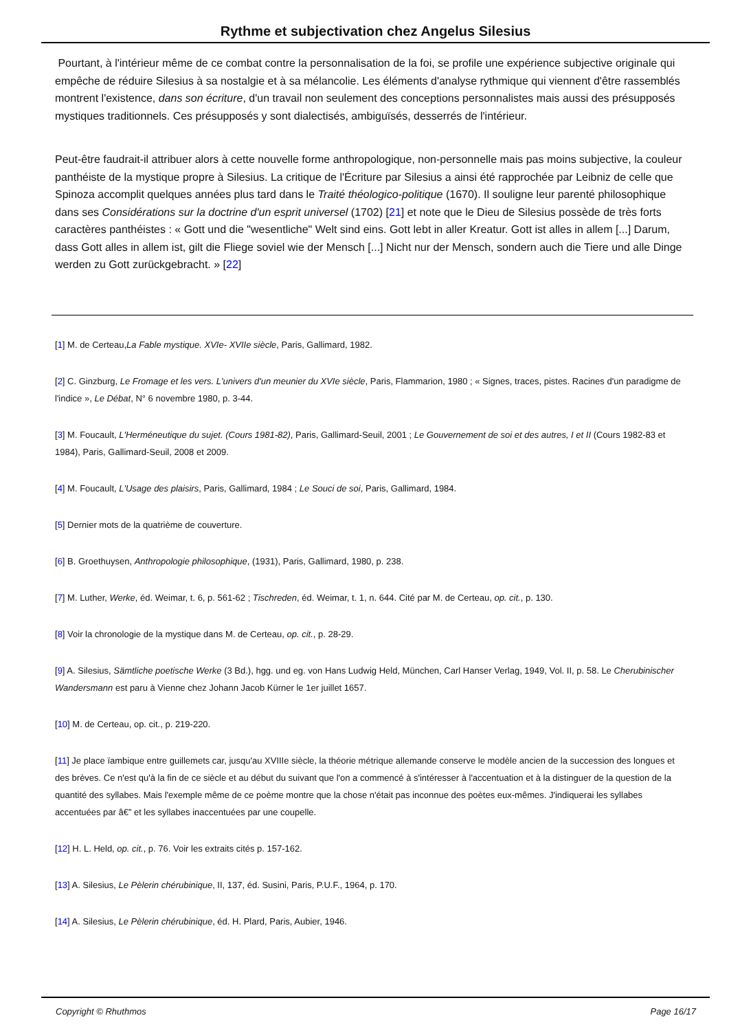Rythme et subjectivation chez Angelus Silesius
Pourtant, à l'intérieur même de ce combat contre la personnalisation de la foi, se profile une expérience subjective originale qui empêche de réduire Silesius à sa nostalgie et à sa mélancolie. Les éléments d'analyse rythmique qui viennent d'être rassemblés montrent l'existence, dans son écriture, d'un travail non seulement des conceptions personnalistes mais aussi des présupposés mystiques traditionnels. Ces présupposés y sont dialectisés, ambiguïsés, desserrés de l'intérieur.
Peut-être faudrait-il attribuer alors à cette nouvelle forme anthropologique, non-personnelle mais pas moins subjective, la couleur panthéiste de la mystique propre à Silesius. La critique de l'Écriture par Silesius a ainsi été rapprochée par Leibniz de celle que Spinoza accomplit quelques années plus tard dans le Traité théologico-politique (1670). Il souligne leur parenté philosophique dans ses Considérations sur la doctrine d'un esprit universel (1702) [21] et note que le Dieu de Silesius possède de très forts caractères panthéistes : « Gott und die "wesentliche" Welt sind eins. Gott lebt in aller Kreatur. Gott ist alles in allem [...] Darum, dass Gott alles in allem ist, gilt die Fliege soviel wie der Mensch [...] Nicht nur der Mensch, sondern auch die Tiere und alle Dinge werden zu Gott zurückgebracht. » [22]
[1] M. de Certeau,La Fable mystique. XVIe- XVIIe siècle, Paris, Gallimard, 1982.
[2] C. Ginzburg, Le Fromage et les vers. L'univers d'un meunier du XVIe siècle, Paris, Flammarion, 1980 ; « Signes, traces, pistes. Racines d'un paradigme de l'indice », Le Débat, N° 6 novembre 1980, p. 3-44.
[3] M. Foucault, L'Herméneutique du sujet. (Cours 1981-82), Paris, Gallimard-Seuil, 2001 ; Le Gouvernement de soi et des autres, I et II (Cours 1982-83 et 1984), Paris, Gallimard-Seuil, 2008 et 2009.
[4] M. Foucault, L'Usage des plaisirs, Paris, Gallimard, 1984 ; Le Souci de soi, Paris, Gallimard, 1984.
[5] Dernier mots de la quatrième de couverture.
[6] B. Groethuysen, Anthropologie philosophique, (1931), Paris, Gallimard, 1980, p. 238.
[7] M. Luther, Werke, éd. Weimar, t. 6, p. 561-62 ; Tischreden, éd. Weimar, t. 1, n. 644. Cité par M. de Certeau, op. cit., p. 130.
[8] Voir la chronologie de la mystique dans M. de Certeau, op. cit., p. 28-29.
[9] A. Silesius, Sämtliche poetische Werke (3 Bd.), hgg. und eg. von Hans Ludwig Held, München, Carl Hanser Verlag, 1949, Vol. II, p. 58. Le Cherubinischer Wandersmann est paru à Vienne chez Johann Jacob Kürner le 1er juillet 1657.
[10] M. de Certeau, op. cit., p. 219-220.
[11] Je place ïambique entre guillemets car, jusqu'au XVIIIe siècle, la théorie métrique allemande conserve le modèle ancien de la succession des longues et des brèves. Ce n'est qu'à la fin de ce siècle et au début du suivant que l'on a commencé à s'intéresser à l'accentuation et à la distinguer de la question de la quantité des syllabes. Mais l'exemple même de ce poème montre que la chose n'était pas inconnue des poètes eux-mêmes. J'indiquerai les syllabes accentuées par â€” et les syllabes inaccentuées par une coupelle.
[12] H. L. Held, op. cit., p. 76. Voir les extraits cités p. 157-162.
[13] A. Silesius, Le Pèlerin chérubinique, II, 137, éd. Susini, Paris, P.U.F., 1964, p. 170.
[14] A. Silesius, Le Pèlerin chérubinique, éd. H. Plard, Paris, Aubier, 1946.
Copyright © Rhuthmos Page 16/17